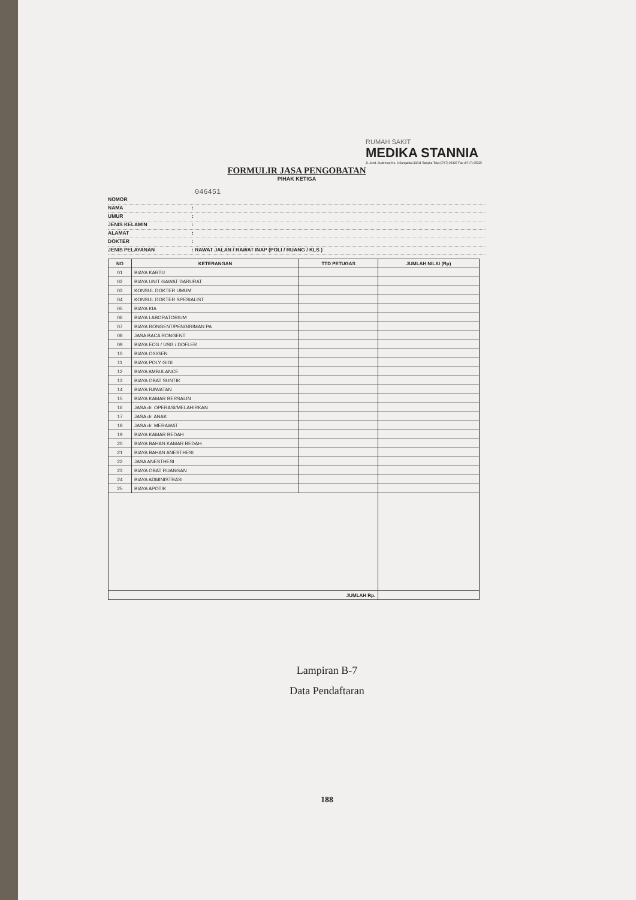RUMAH SAKIT
MEDIKA STANNIA
Jl. Jend. Sudirman No. 3 Sungailiat 33211 Bangka Telp (0717) 95437 Fax (0717) 95235
FORMULIR JASA PENGOBATAN
PIHAK KETIGA
046451
NOMOR
NAMA:
UMUR:
JENIS KELAMIN:
ALAMAT:
DOKTER:
JENIS PELAYANAN: RAWAT JALAN / RAWAT INAP (POLI / RUANG / KLS )
| NO | KETERANGAN | TTD PETUGAS | JUMLAH NILAI (Rp) |
| --- | --- | --- | --- |
| 01 | BIAYA KARTU | | |
| 02 | BIAYA UNIT GAWAT DARURAT | | |
| 03 | KONSUL DOKTER UMUM | | |
| 04 | KONSUL DOKTER SPESIALIST | | |
| 05 | BIAYA KIA | | |
| 06 | BIAYA LABORATORIUM | | |
| 07 | BIAYA RONGENT/PENGIRIMAN PA | | |
| 08 | JASA BACA RONGENT | | |
| 09 | BIAYA ECG / USG / DOFLER | | |
| 10 | BIAYA OXIGEN | | |
| 11 | BIAYA POLY GIGI | | |
| 12 | BIAYA AMBULANCE | | |
| 13 | BIAYA OBAT SUNTIK | | |
| 14 | BIAYA RAWATAN | | |
| 15 | BIAYA KAMAR BERSALIN | | |
| 16 | JASA dr. OPERASI/MELAHIRKAN | | |
| 17 | JASA dr. ANAK | | |
| 18 | JASA dr. MERAWAT | | |
| 19 | BIAYA KAMAR BEDAH | | |
| 20 | BIAYA BAHAN KAMAR BEDAH | | |
| 21 | BIAYA BAHAN ANESTHESI | | |
| 22 | JASA ANESTHESI | | |
| 23 | BIAYA OBAT RUANGAN | | |
| 24 | BIAYA ADMINISTRASI | | |
| 25 | BIAYA APOTIK | | |
| JUMLAH Rp. | | | |
Lampiran B-7
Data Pendaftaran
188